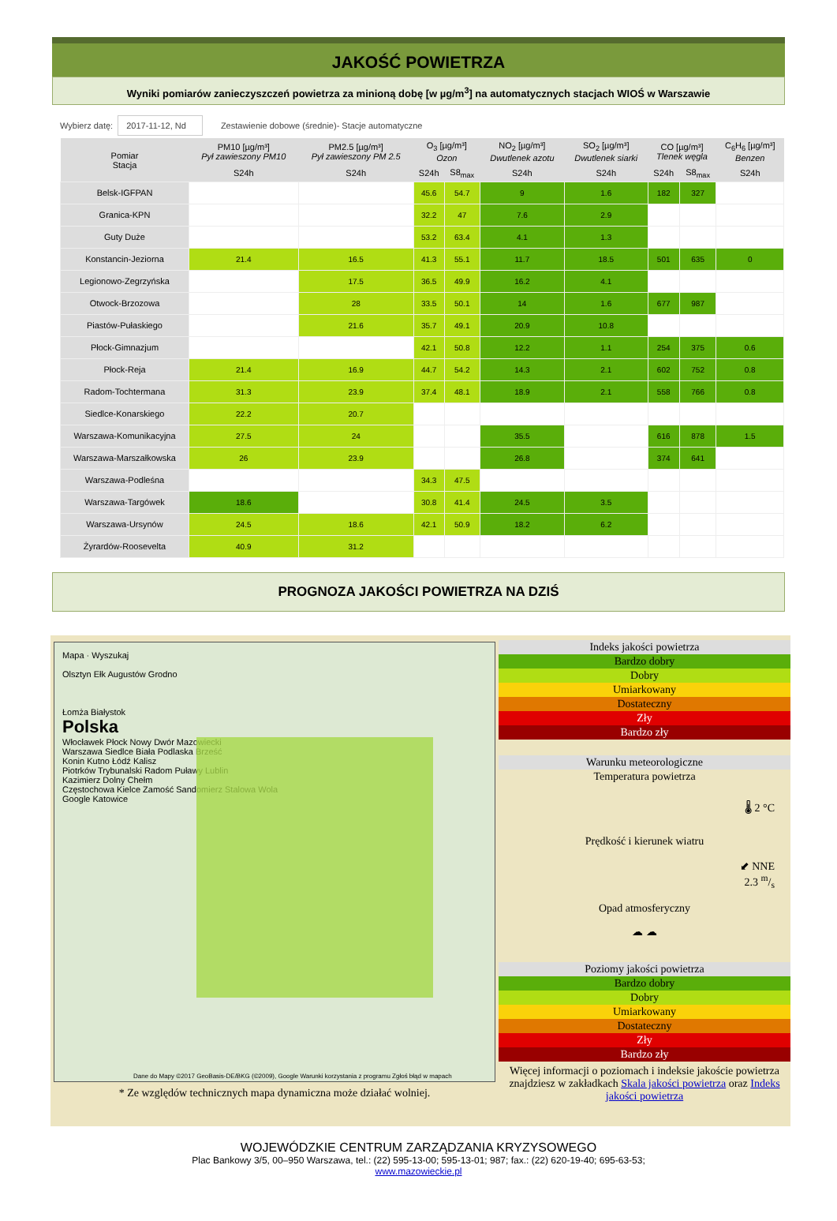JAKOŚĆ POWIETRZA
Wyniki pomiarów zanieczyszczeń powietrza za minioną dobę [w µg/m<sup>3</sup>] na automatycznych stacjach WIOŚ w Warszawie
Wybierz datę: 2017-11-12, Nd Zestawienie dobowe (średnie)- Stacje automatyczne
| Pomiar Stacja | PM10 [µg/m³] Pył zawieszony PM10 | PM2.5 [µg/m³] Pył zawieszony PM 2.5 | O<sub>3</sub> [µg/m³] Ozon | | NO<sub>2</sub> [µg/m³] Dwutlenek azotu | SO<sub>2</sub> [µg/m³] Dwutlenek siarki | CO [µg/m³] Tlenek węgla | | C<sub>6</sub>H<sub>6</sub> [µg/m³] Benzen |
| --- | --- | --- | --- | --- | --- | --- | --- | --- | --- |
| | S24h | S24h | S24h | S8<sub>max</sub> | S24h | S24h | S24h | S8<sub>max</sub> | S24h |
| Belsk-IGFPAN | | | 45.6 | 54.7 | 9 | 1.6 | 182 | 327 | |
| Granica-KPN | | | 32.2 | 47 | 7.6 | 2.9 | | | |
| Guty Duże | | | 53.2 | 63.4 | 4.1 | 1.3 | | | |
| Konstancin-Jeziorna | 21.4 | 16.5 | 41.3 | 55.1 | 11.7 | 18.5 | 501 | 635 | 0 |
| Legionowo-Zegrzyńska | | 17.5 | 36.5 | 49.9 | 16.2 | 4.1 | | | |
| Otwock-Brzozowa | | 28 | 33.5 | 50.1 | 14 | 1.6 | 677 | 987 | |
| Piastów-Pułaskiego | | 21.6 | 35.7 | 49.1 | 20.9 | 10.8 | | | |
| Płock-Gimnazjum | | | 42.1 | 50.8 | 12.2 | 1.1 | 254 | 375 | 0.6 |
| Płock-Reja | 21.4 | 16.9 | 44.7 | 54.2 | 14.3 | 2.1 | 602 | 752 | 0.8 |
| Radom-Tochtermana | 31.3 | 23.9 | 37.4 | 48.1 | 18.9 | 2.1 | 558 | 766 | 0.8 |
| Siedlce-Konarskiego | 22.2 | 20.7 | | | | | | | |
| Warszawa-Komunikacyjna | 27.5 | 24 | | | 35.5 | | 616 | 878 | 1.5 |
| Warszawa-Marszałkowska | 26 | 23.9 | | | 26.8 | | 374 | 641 | |
| Warszawa-Podleśna | | | 34.3 | 47.5 | | | | | |
| Warszawa-Targówek | 18.6 | | 30.8 | 41.4 | 24.5 | 3.5 | | | |
| Warszawa-Ursynów | 24.5 | 18.6 | 42.1 | 50.9 | 18.2 | 6.2 | | | |
| Żyrardów-Roosevelta | 40.9 | 31.2 | | | | | | | |
PROGNOZA JAKOŚCI POWIETRZA NA DZIŚ
Mapa · Wyszukaj
Olsztyn Ełk Augustów Grodno
Łomża Białystok
Polska
Włocławek Płock Nowy Dwór Mazowiecki
Warszawa Siedlce Biała Podlaska Brześć
Konin Kutno Łódź Kalisz
Piotrków Trybunalski Radom Puławy Lublin
Kazimierz Dolny Chełm
Częstochowa Kielce Zamość Sandomierz Stalowa Wola
Google Katowice
Dane do Mapy ©2017 GeoBasis-DE/BKG (©2009), Google Warunki korzystania z programu Zgłoś błąd w mapach
* Ze względów technicznych mapa dynamiczna może działać wolniej.
Indeks jakości powietrza
Bardzo dobry
Dobry
Umiarkowany
Dostateczny
Zły
Bardzo zły
Warunku meteorologiczne
Temperatura powietrza
🌡 2 °C
Prędkość i kierunek wiatru
⬋ NNE
2.3 m/s
Opad atmosferyczny
☁ ☁
Poziomy jakości powietrza
Bardzo dobry
Dobry
Umiarkowany
Dostateczny
Zły
Bardzo zły
Więcej informacji o poziomach i indeksie jakoście powietrza znajdziesz w zakładkach Skala jakości powietrza oraz Indeks jakości powietrza
WOJEWÓDZKIE CENTRUM ZARZĄDZANIA KRYZYSOWEGO
Plac Bankowy 3/5, 00–950 Warszawa, tel.: (22) 595-13-00; 595-13-01; 987; fax.: (22) 620-19-40; 695-63-53;
www.mazowieckie.pl